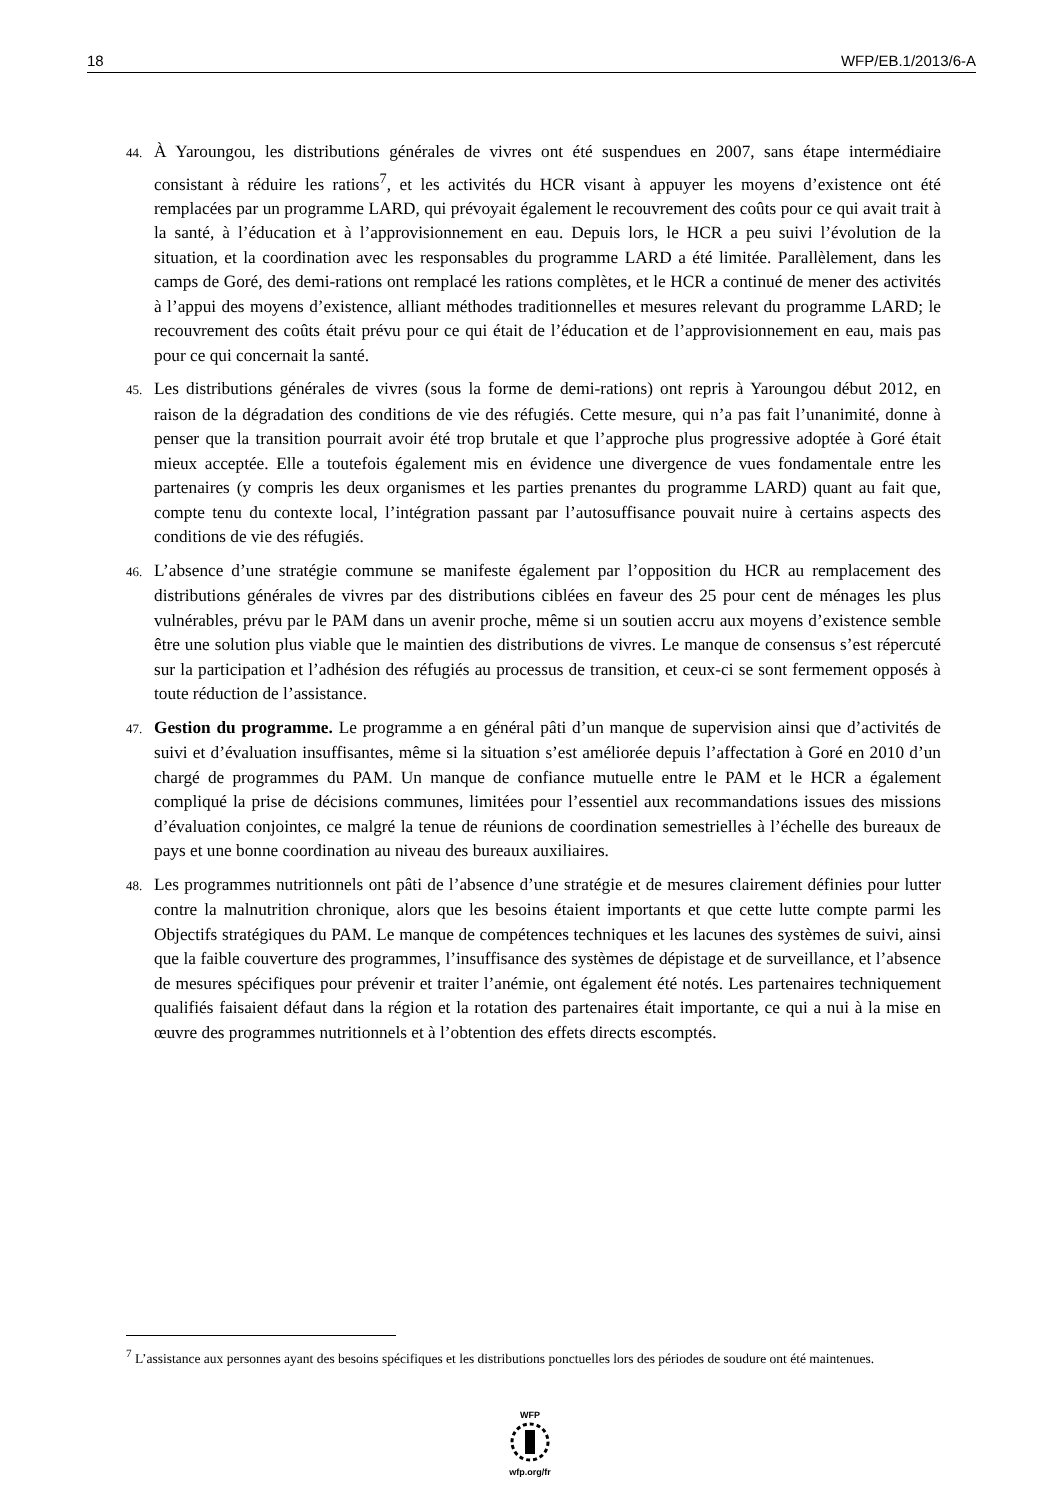18 WFP/EB.1/2013/6-A
44. À Yaroungou, les distributions générales de vivres ont été suspendues en 2007, sans étape intermédiaire consistant à réduire les rations<sup>7</sup>, et les activités du HCR visant à appuyer les moyens d’existence ont été remplacées par un programme LARD, qui prévoyait également le recouvrement des coûts pour ce qui avait trait à la santé, à l’éducation et à l’approvisionnement en eau. Depuis lors, le HCR a peu suivi l’évolution de la situation, et la coordination avec les responsables du programme LARD a été limitée. Parallèlement, dans les camps de Goré, des demi-rations ont remplacé les rations complètes, et le HCR a continué de mener des activités à l’appui des moyens d’existence, alliant méthodes traditionnelles et mesures relevant du programme LARD; le recouvrement des coûts était prévu pour ce qui était de l’éducation et de l’approvisionnement en eau, mais pas pour ce qui concernait la santé.
45. Les distributions générales de vivres (sous la forme de demi-rations) ont repris à Yaroungou début 2012, en raison de la dégradation des conditions de vie des réfugiés. Cette mesure, qui n’a pas fait l’unanimité, donne à penser que la transition pourrait avoir été trop brutale et que l’approche plus progressive adoptée à Goré était mieux acceptée. Elle a toutefois également mis en évidence une divergence de vues fondamentale entre les partenaires (y compris les deux organismes et les parties prenantes du programme LARD) quant au fait que, compte tenu du contexte local, l’intégration passant par l’autosuffisance pouvait nuire à certains aspects des conditions de vie des réfugiés.
46. L’absence d’une stratégie commune se manifeste également par l’opposition du HCR au remplacement des distributions générales de vivres par des distributions ciblées en faveur des 25 pour cent de ménages les plus vulnérables, prévu par le PAM dans un avenir proche, même si un soutien accru aux moyens d’existence semble être une solution plus viable que le maintien des distributions de vivres. Le manque de consensus s’est répercuté sur la participation et l’adhésion des réfugiés au processus de transition, et ceux-ci se sont fermement opposés à toute réduction de l’assistance.
47. Gestion du programme. Le programme a en général pâti d’un manque de supervision ainsi que d’activités de suivi et d’évaluation insuffisantes, même si la situation s’est améliorée depuis l’affectation à Goré en 2010 d’un chargé de programmes du PAM. Un manque de confiance mutuelle entre le PAM et le HCR a également compliqué la prise de décisions communes, limitées pour l’essentiel aux recommandations issues des missions d’évaluation conjointes, ce malgré la tenue de réunions de coordination semestrielles à l’échelle des bureaux de pays et une bonne coordination au niveau des bureaux auxiliaires.
48. Les programmes nutritionnels ont pâti de l’absence d’une stratégie et de mesures clairement définies pour lutter contre la malnutrition chronique, alors que les besoins étaient importants et que cette lutte compte parmi les Objectifs stratégiques du PAM. Le manque de compétences techniques et les lacunes des systèmes de suivi, ainsi que la faible couverture des programmes, l’insuffisance des systèmes de dépistage et de surveillance, et l’absence de mesures spécifiques pour prévenir et traiter l’anémie, ont également été notés. Les partenaires techniquement qualifiés faisaient défaut dans la région et la rotation des partenaires était importante, ce qui a nui à la mise en œuvre des programmes nutritionnels et à l’obtention des effets directs escomptés.
<sup>7</sup> L’assistance aux personnes ayant des besoins spécifiques et les distributions ponctuelles lors des périodes de soudure ont été maintenues.
WFP
wfp.org/fr